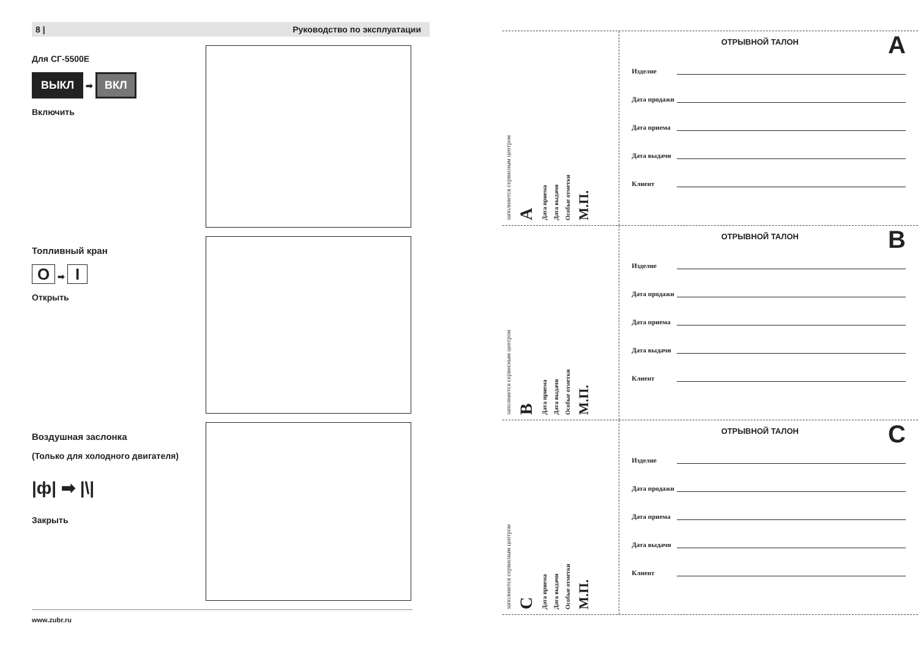8 | Руководство по эксплуатации
Для СГ-5500Е
ВЫКЛ ➡ ВКЛ
Включить
Топливный кран
O ➡ I
Открыть
Воздушная заслонка
(Только для холодного двигателя)
|ф| ➡ |\|
Закрыть
www.zubr.ru
заполняется сервисным центром
A
Дата приема
Дата выдачи
Особые отметки
М.П.
ОТРЫВНОЙ ТАЛОН A
Изделие
Дата продажи
Дата приема
Дата выдачи
Клиент
заполняется сервисным центром
B
Дата приема
Дата выдачи
Особые отметки
М.П.
ОТРЫВНОЙ ТАЛОН B
Изделие
Дата продажи
Дата приема
Дата выдачи
Клиент
заполняется сервисным центром
C
Дата приема
Дата выдачи
Особые отметки
М.П.
ОТРЫВНОЙ ТАЛОН C
Изделие
Дата продажи
Дата приема
Дата выдачи
Клиент